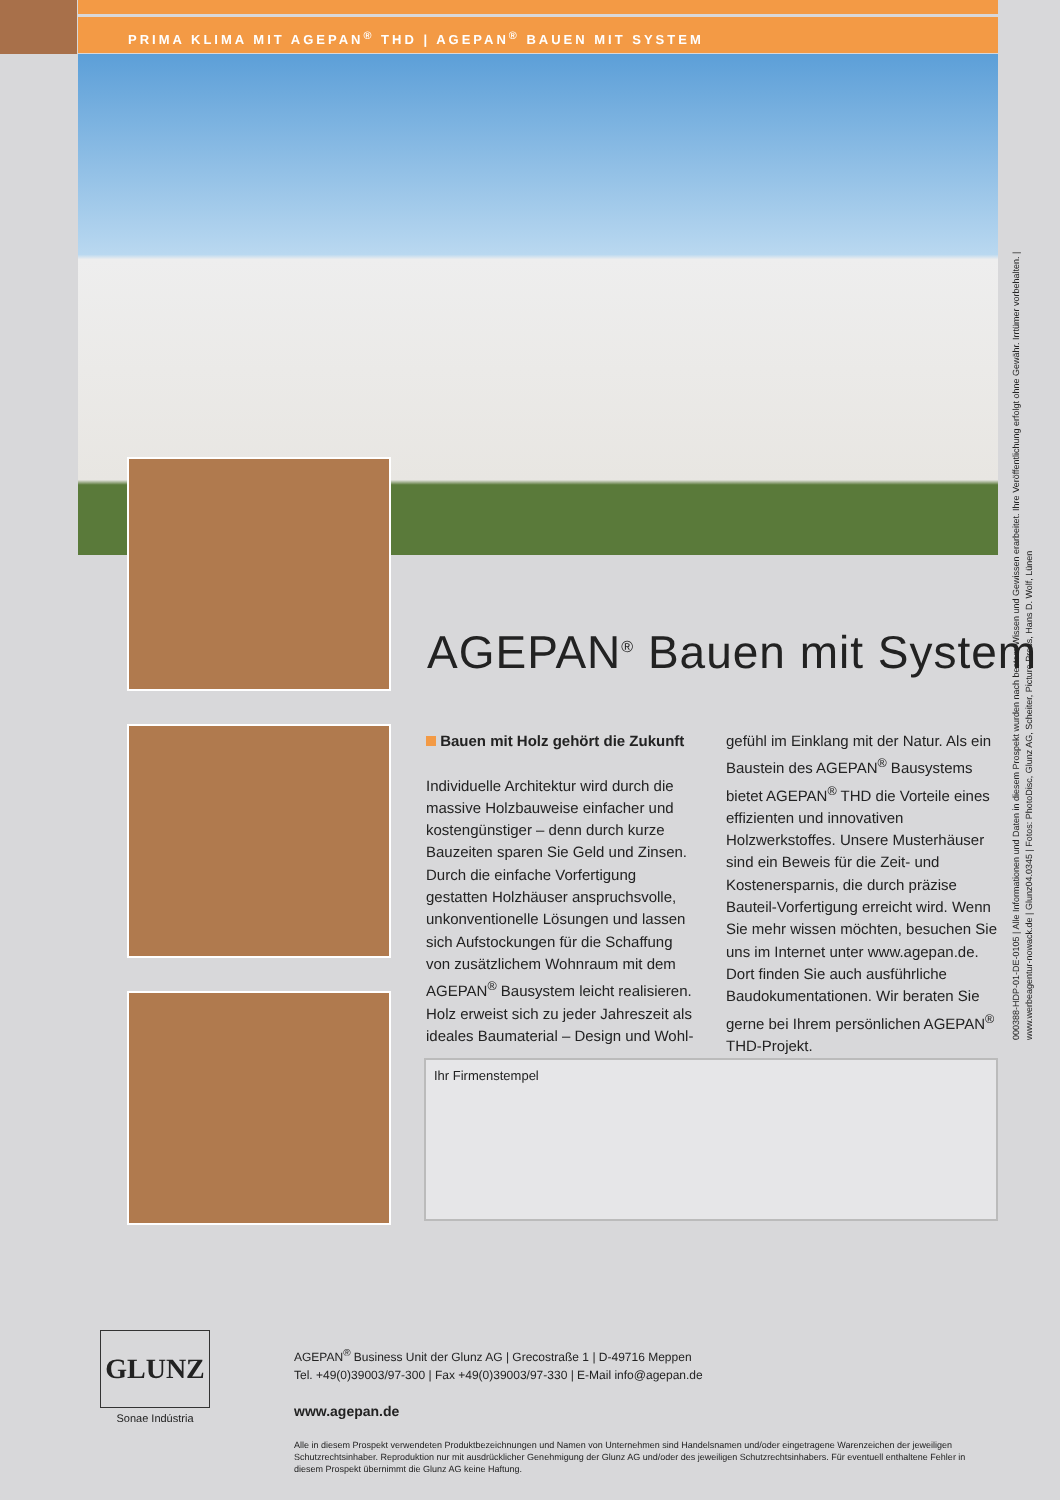PRIMA KLIMA MIT AGEPAN<sup>®</sup> THD | AGEPAN<sup>®</sup> BAUEN MIT SYSTEM
AGEPAN<sup>®</sup> Bauen mit System
Bauen mit Holz gehört die Zukunft
Individuelle Architektur wird durch die massive Holzbauweise einfacher und kostengünstiger – denn durch kurze Bauzeiten sparen Sie Geld und Zinsen. Durch die einfache Vorfertigung gestatten Holzhäuser anspruchsvolle, unkonventionelle Lösungen und lassen sich Aufstockungen für die Schaffung von zusätzlichem Wohnraum mit dem AGEPAN<sup>®</sup> Bausystem leicht realisieren. Holz erweist sich zu jeder Jahreszeit als ideales Baumaterial – Design und Wohl-
gefühl im Einklang mit der Natur. Als ein Baustein des AGEPAN<sup>®</sup> Bausystems bietet AGEPAN<sup>®</sup> THD die Vorteile eines effizienten und innovativen Holzwerkstoffes. Unsere Musterhäuser sind ein Beweis für die Zeit- und Kostenersparnis, die durch präzise Bauteil-Vorfertigung erreicht wird. Wenn Sie mehr wissen möchten, besuchen Sie uns im Internet unter www.agepan.de. Dort finden Sie auch ausführliche Baudokumentationen. Wir beraten Sie gerne bei Ihrem persönlichen AGEPAN<sup>®</sup> THD-Projekt.
Ihr Firmenstempel
000388-HDP-01-DE-0105 | Alle Informationen und Daten in diesem Prospekt wurden nach bestem Wissen und Gewissen erarbeitet. Ihre Veröffentlichung erfolgt ohne Gewähr. Irrtümer vorbehalten. |
www.werbeagentur-nowack.de | Glunz04.0345 | Fotos: PhotoDisc, Glunz AG, Scheiter, Picture Press, Hans D. Wolf, Lünen
GLUNZ
Sonae Indústria
AGEPAN<sup>®</sup> Business Unit der Glunz AG | Grecostraße 1 | D-49716 Meppen
Tel. +49(0)39003/97-300 | Fax +49(0)39003/97-330 | E-Mail info@agepan.de
www.agepan.de
Alle in diesem Prospekt verwendeten Produktbezeichnungen und Namen von Unternehmen sind Handelsnamen und/oder eingetragene Warenzeichen der jeweiligen Schutzrechtsinhaber. Reproduktion nur mit ausdrücklicher Genehmigung der Glunz AG und/oder des jeweiligen Schutzrechtsinhabers. Für eventuell enthaltene Fehler in diesem Prospekt übernimmt die Glunz AG keine Haftung.